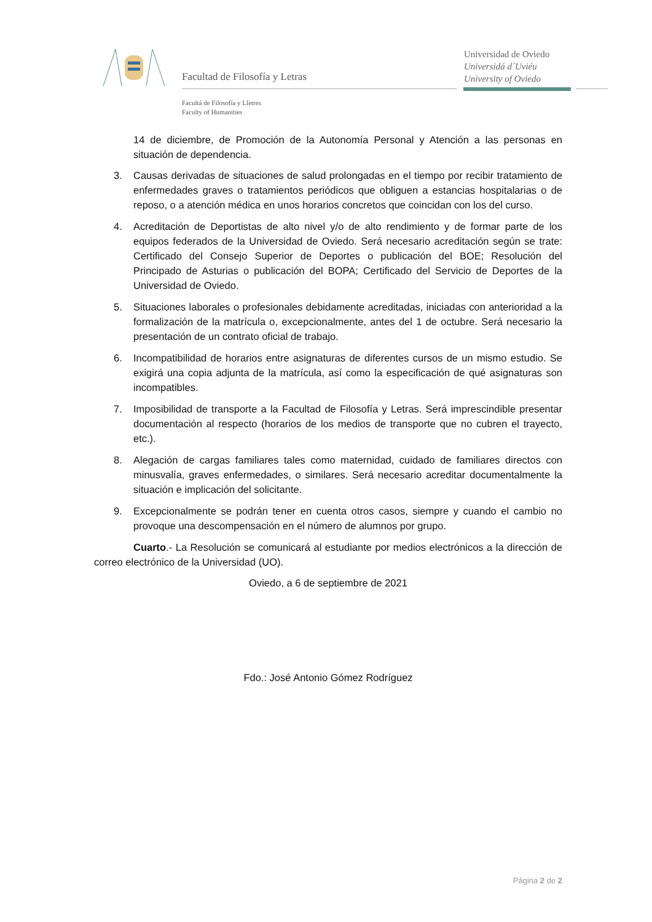Facultad de Filosofía y Letras
Facultá de Filosofía y Lletres
Faculty of Humanities
Universidad de Oviedo
Universidá d´Uviéu
University of Oviedo
14 de diciembre, de Promoción de la Autonomía Personal y Atención a las personas en situación de dependencia.
3. Causas derivadas de situaciones de salud prolongadas en el tiempo por recibir tratamiento de enfermedades graves o tratamientos periódicos que obliguen a estancias hospitalarias o de reposo, o a atención médica en unos horarios concretos que coincidan con los del curso.
4. Acreditación de Deportistas de alto nivel y/o de alto rendimiento y de formar parte de los equipos federados de la Universidad de Oviedo. Será necesario acreditación según se trate: Certificado del Consejo Superior de Deportes o publicación del BOE; Resolución del Principado de Asturias o publicación del BOPA; Certificado del Servicio de Deportes de la Universidad de Oviedo.
5. Situaciones laborales o profesionales debidamente acreditadas, iniciadas con anterioridad a la formalización de la matrícula o, excepcionalmente, antes del 1 de octubre. Será necesario la presentación de un contrato oficial de trabajo.
6. Incompatibilidad de horarios entre asignaturas de diferentes cursos de un mismo estudio. Se exigirá una copia adjunta de la matrícula, así como la especificación de qué asignaturas son incompatibles.
7. Imposibilidad de transporte a la Facultad de Filosofía y Letras. Será imprescindible presentar documentación al respecto (horarios de los medios de transporte que no cubren el trayecto, etc.).
8. Alegación de cargas familiares tales como maternidad, cuidado de familiares directos con minusvalía, graves enfermedades, o similares. Será necesario acreditar documentalmente la situación e implicación del solicitante.
9. Excepcionalmente se podrán tener en cuenta otros casos, siempre y cuando el cambio no provoque una descompensación en el número de alumnos por grupo.
Cuarto.- La Resolución se comunicará al estudiante por medios electrónicos a la dirección de correo electrónico de la Universidad (UO).
Oviedo, a 6 de septiembre de 2021
Fdo.: José Antonio Gómez Rodríguez
Página 2 de 2